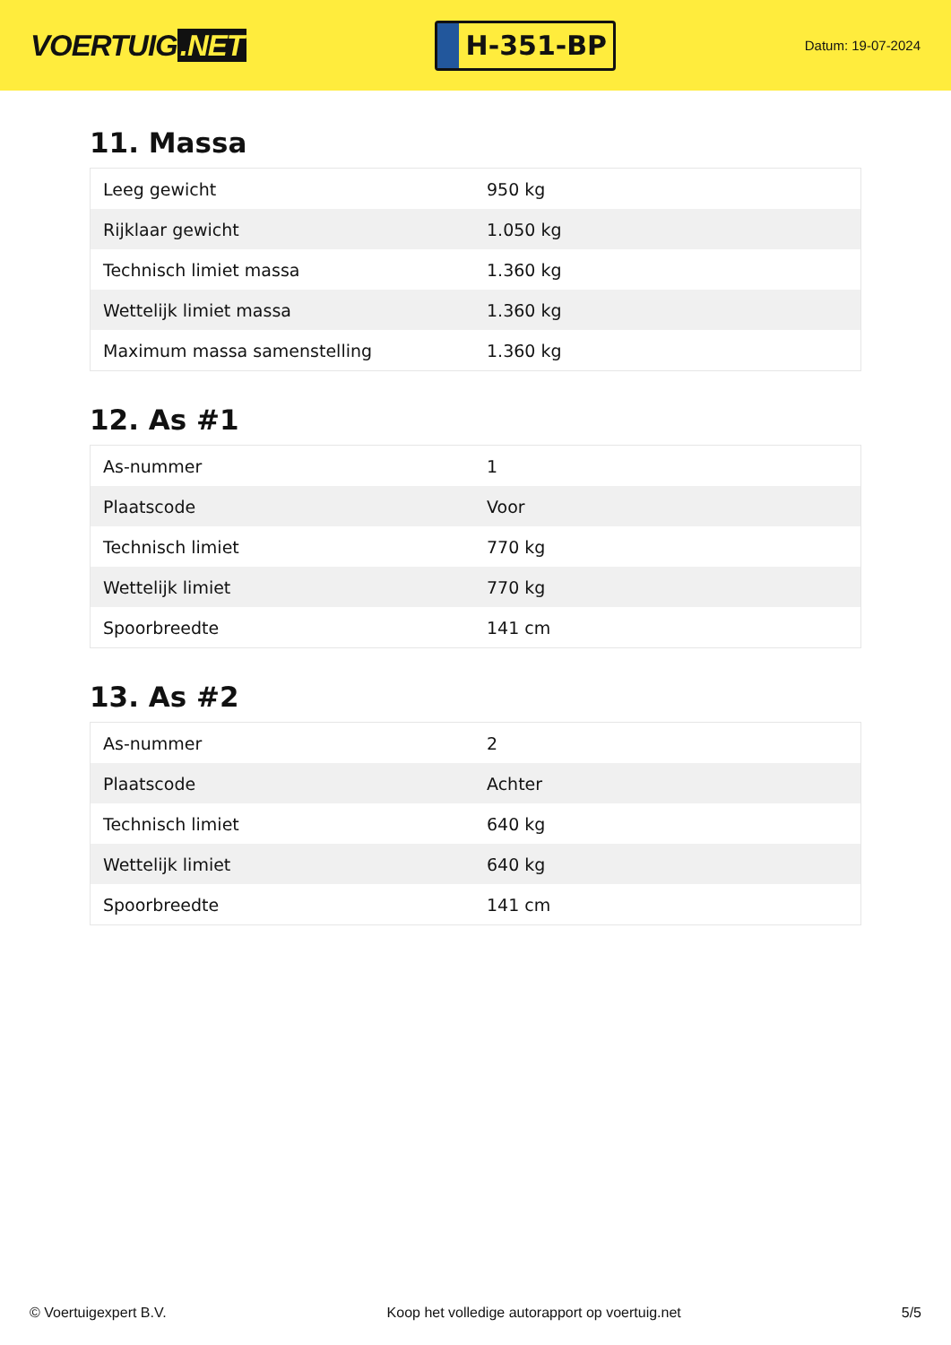VOERTUIG.NET
H-351-BP
Datum: 19-07-2024
11. Massa
| Leeg gewicht | 950 kg |
| Rijklaar gewicht | 1.050 kg |
| Technisch limiet massa | 1.360 kg |
| Wettelijk limiet massa | 1.360 kg |
| Maximum massa samenstelling | 1.360 kg |
12. As #1
| As-nummer | 1 |
| Plaatscode | Voor |
| Technisch limiet | 770 kg |
| Wettelijk limiet | 770 kg |
| Spoorbreedte | 141 cm |
13. As #2
| As-nummer | 2 |
| Plaatscode | Achter |
| Technisch limiet | 640 kg |
| Wettelijk limiet | 640 kg |
| Spoorbreedte | 141 cm |
© Voertuigexpert B.V. Koop het volledige autorapport op voertuig.net 5/5